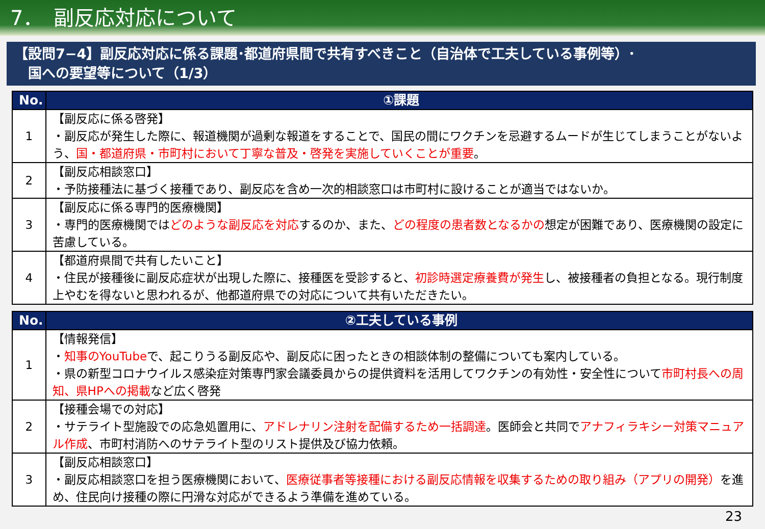7．　副反応対応について
【設問7−4】副反応対応に係る課題･都道府県間で共有すべきこと（自治体で工夫している事例等）･
　国への要望等について（1/3）
| No. | ①課題 |
| --- | --- |
| 1 | 【副反応に係る啓発】 ・副反応が発生した際に、報道機関が過剰な報道をすることで、国民の間にワクチンを忌避するムードが生じてしまうことがないよう、 国・都道府県・市町村において丁寧な普及・啓発を実施していくことが重要 。 |
| 2 | 【副反応相談窓口】 ・予防接種法に基づく接種であり、副反応を含め一次的相談窓口は市町村に設けることが適当ではないか。 |
| 3 | 【副反応に係る専門的医療機関】 ・専門的医療機関では どのような副反応を対応 するのか、また、 どの程度の患者数となるかの 想定が困難であり、医療機関の設定に苦慮している。 |
| 4 | 【都道府県間で共有したいこと】 ・住民が接種後に副反応症状が出現した際に、接種医を受診すると、 初診時選定療養費が発生 し、被接種者の負担となる。現行制度上やむを得ないと思われるが、他都道府県での対応について共有いただきたい。 |
| No. | ②工夫している事例 |
| --- | --- |
| 1 | 【情報発信】 ・ 知事のYouTube で、起こりうる副反応や、副反応に困ったときの相談体制の整備についても案内している。 ・県の新型コロナウイルス感染症対策専門家会議委員からの提供資料を活用してワクチンの有効性・安全性について 市町村長への周知、県HPへの掲載 など広く啓発 |
| 2 | 【接種会場での対応】 ・サテライト型施設での応急処置用に、 アドレナリン注射を配備するため一括調達 。医師会と共同で アナフィラキシー対策マニュアル作成 、市町村消防へのサテライト型のリスト提供及び協力依頼。 |
| 3 | 【副反応相談窓口】 ・副反応相談窓口を担う医療機関において、 医療従事者等接種における副反応情報を収集するための取り組み（アプリの開発） を進め、住民向け接種の際に円滑な対応ができるよう準備を進めている。 |
23